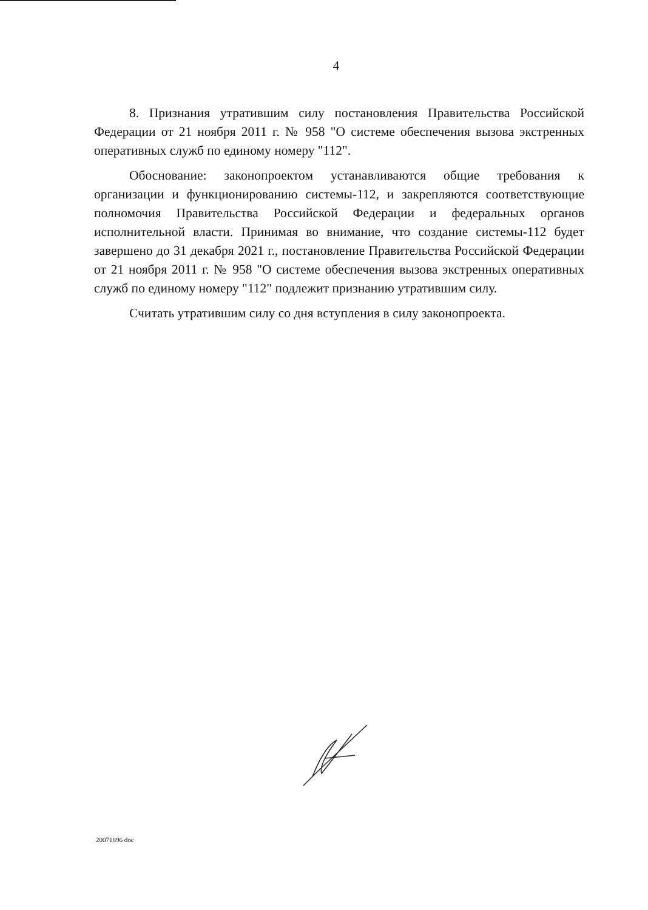4
8. Признания утратившим силу постановления Правительства Российской Федерации от 21 ноября 2011 г. № 958 "О системе обеспечения вызова экстренных оперативных служб по единому номеру "112".
Обоснование: законопроектом устанавливаются общие требования к организации и функционированию системы-112, и закрепляются соответствующие полномочия Правительства Российской Федерации и федеральных органов исполнительной власти. Принимая во внимание, что создание системы-112 будет завершено до 31 декабря 2021 г., постановление Правительства Российской Федерации от 21 ноября 2011 г. № 958 "О системе обеспечения вызова экстренных оперативных служб по единому номеру "112" подлежит признанию утратившим силу.
Считать утратившим силу со дня вступления в силу законопроекта.
20071896 doc